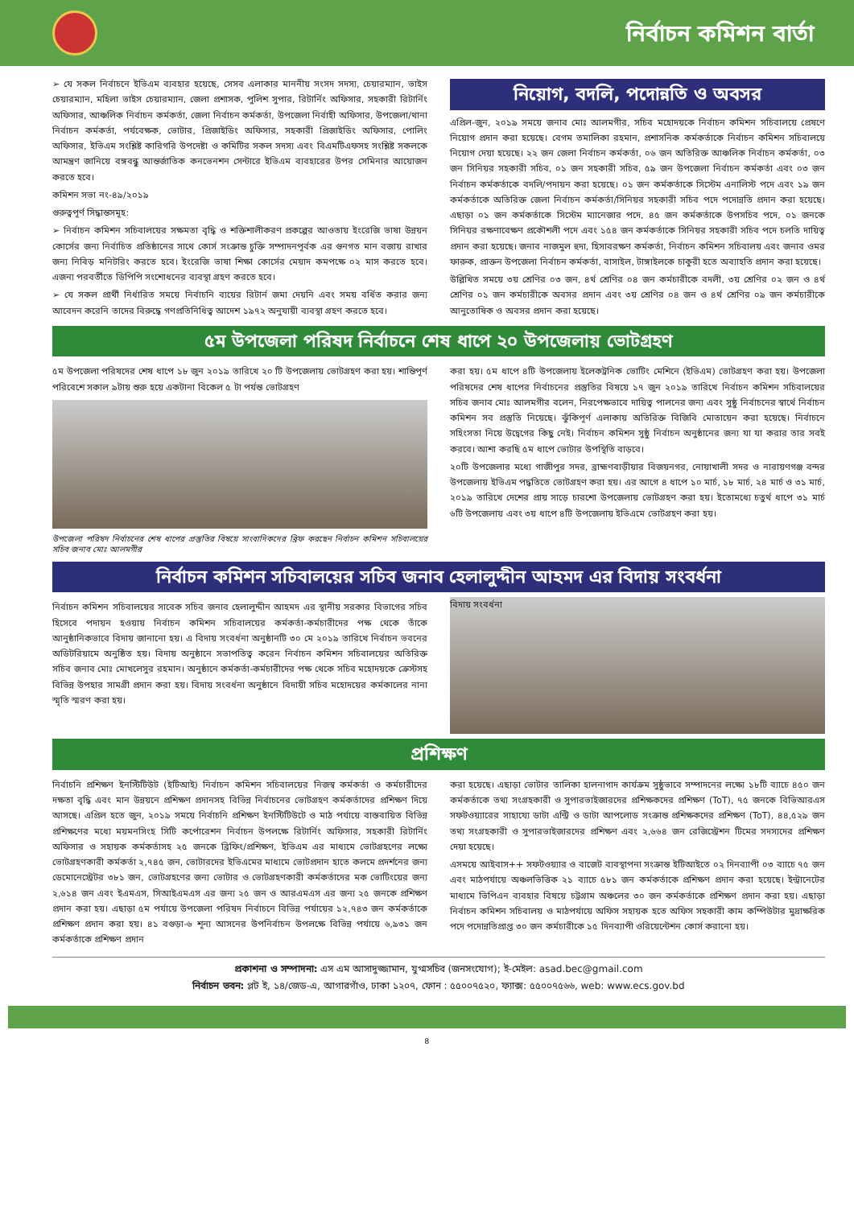নির্বাচন কমিশন বার্তা
➢ যে সকল নির্বাচনে ইভিএম ব্যবহার হয়েছে, সেসব এলাকার মাননীয় সংসদ সদস্য, চেয়ারম্যান, ভাইস চেয়ারম্যান, মহিলা ভাইস চেয়ারম্যান, জেলা প্রশাসক, পুলিশ সুপার, রিটার্নিং অফিসার, সহকারী রিটার্নিং অফিসার, আঞ্চলিক নির্বাচন কর্মকর্তা, জেলা নির্বাচন কর্মকর্তা, উপজেলা নির্বাহী অফিসার, উপজেলা/থানা নির্বাচন কর্মকর্তা, পর্যবেক্ষক, ভোটার, প্রিজাইডিং অফিসার, সহকারী প্রিজাইডিং অফিসার, পোলিং অফিসার, ইভিএম সংশ্লিষ্ট কারিগরি উপদেষ্টা ও কমিটির সকল সদস্য এবং বিএমটিএফসহ সংশ্লিষ্ট সকলকে আমন্ত্রণ জানিয়ে বঙ্গবন্ধু আন্তর্জাতিক কনভেনশন সেন্টারে ইভিএম ব্যবহারের উপর সেমিনার আয়োজন করতে হবে।
কমিশন সভা নং-৪৯/২০১৯
গুরুত্বপূর্ণ সিদ্ধান্তসমূহ:
➢ নির্বাচন কমিশন সচিবালয়ের সক্ষমতা বৃদ্ধি ও শক্তিশালীকরণ প্রকল্পের আওতায় ইংরেজি ভাষা উন্নয়ন কোর্সের জন্য নির্বাচিত প্রতিষ্ঠানের সাথে কোর্স সংক্রান্ত চুক্তি সম্পাদনপূর্বক এর গুনগত মান বজায় রাখার জন্য নিবিড় মনিটরিং করতে হবে। ইংরেজি ভাষা শিক্ষা কোর্সের মেয়াদ কমপক্ষে ০২ মাস করতে হবে। এজন্য পরবর্তীতে ডিপিপি সংশোধনের ব্যবস্থা গ্রহণ করতে হবে।
➢ যে সকল প্রার্থী নির্ধারিত সময়ে নির্বাচনি ব্যয়ের রিটার্ন জমা দেয়নি এবং সময় বর্ধিত করার জন্য আবেদন করেনি তাদের বিরুদ্ধে গণপ্রতিনিধিত্ব আদেশ ১৯৭২ অনুযায়ী ব্যবস্থা গ্রহণ করতে হবে।
নিয়োগ, বদলি, পদোন্নতি ও অবসর
এপ্রিল-জুন, ২০১৯ সময়ে জনাব মোঃ আলমগীর, সচিব মহোদয়কে নির্বাচন কমিশন সচিবালয়ে প্রেষণে নিয়োগ প্রদান করা হয়েছে। বেগম তমালিকা রহমান, প্রশাসনিক কর্মকর্তাকে নির্বাচন কমিশন সচিবালয়ে নিয়োগ দেয়া হয়েছে। ২২ জন জেলা নির্বাচন কর্মকর্তা, ০৬ জন অতিরিক্ত আঞ্চলিক নির্বাচন কর্মকর্তা, ০৩ জন সিনিয়র সহকারী সচিব, ০১ জন সহকারী সচিব, ৫৯ জন উপজেলা নির্বাচন কর্মকর্তা এবং ০৩ জন নির্বাচন কর্মকর্তাকে বদলি/পদায়ন করা হয়েছে। ০১ জন কর্মকর্তাকে সিস্টেম এনালিস্ট পদে এবং ১৯ জন কর্মকর্তাকে অতিরিক্ত জেলা নির্বাচন কর্মকর্তা/সিনিয়র সহকারী সচিব পদে পদোন্নতি প্রদান করা হয়েছে। এছাড়া ০১ জন কর্মকর্তাকে সিস্টেম ম্যানেজার পদে, ৪৫ জন কর্মকর্তাকে উপসচিব পদে, ০১ জনকে সিনিয়র রক্ষণাবেক্ষণ প্রকৌশলী পদে এবং ১৫৪ জন কর্মকর্তাকে সিনিয়র সহকারী সচিব পদে চলতি দায়িত্ব প্রদান করা হয়েছে। জনাব নাজমুল হুদা, হিসাবরক্ষণ কর্মকর্তা, নির্বাচন কমিশন সচিবালয় এবং জনাব ওমর ফারুক, প্রাক্তন উপজেলা নির্বাচন কর্মকর্তা, বাসাইল, টাঙ্গাইলকে চাকুরী হতে অব্যাহতি প্রদান করা হয়েছে।
উল্লিখিত সময়ে ৩য় শ্রেণির ০৩ জন, ৪র্থ শ্রেণির ০৪ জন কর্মচারীকে বদলী, ৩য় শ্রেণির ০২ জন ও ৪র্থ শ্রেণির ০১ জন কর্মচারীকে অবসর প্রদান এবং ৩য় শ্রেণির ০৪ জন ও ৪র্থ শ্রেণির ০৯ জন কর্মচারীকে আনুতোষিক ও অবসর প্রদান করা হয়েছে।
৫ম উপজেলা পরিষদ নির্বাচনে শেষ ধাপে ২০ উপজেলায় ভোটগ্রহণ
৫ম উপজেলা পরিষদের শেষ ধাপে ১৮ জুন ২০১৯ তারিখে ২০ টি উপজেলায় ভোটগ্রহণ করা হয়। শান্তিপূর্ণ পরিবেশে সকাল ৯টায় শুরু হয়ে একটানা বিকেল ৫ টা পর্যন্ত ভোটগ্রহণ
উপজেলা পরিষদ নির্বাচনের শেষ ধাপের প্রস্তুতির বিষয়ে সাংবাদিকদের ব্রিফ করছেন নির্বাচন কমিশন সচিবালয়ের সচিব জনাব মোঃ আলমগীর
করা হয়। ৫ম ধাপে ৪টি উপজেলায় ইলেকট্রনিক ভোটিং মেশিনে (ইভিএম) ভোটগ্রহণ করা হয়। উপজেলা পরিষদের শেষ ধাপের নির্বাচনের প্রস্তুতির বিষয়ে ১৭ জুন ২০১৯ তারিখে নির্বাচন কমিশন সচিবালয়ের সচিব জনাব মোঃ আলমগীর বলেন, নিরপেক্ষভাবে দায়িত্ব পালনের জন্য এবং সুষ্ঠু নির্বাচনের স্বার্থে নির্বাচন কমিশন সব প্রস্তুতি নিয়েছে। ঝুঁকিপূর্ণ এলাকায় অতিরিক্ত বিজিবি মোতায়েন করা হয়েছে। নির্বাচনে সহিংসতা নিয়ে উদ্বেগের কিছু নেই। নির্বাচন কমিশন সুষ্ঠু নির্বাচন অনুষ্ঠানের জন্য যা যা করার তার সবই করবে। আশা করছি ৫ম ধাপে ভোটার উপস্থিতি বাড়বে।
২০টি উপজেলার মধ্যে গাজীপুর সদর, ব্রাহ্মণবাড়ীয়ার বিজয়নগর, নোয়াখালী সদর ও নারায়ণগঞ্জ বন্দর উপজেলায় ইভিএম পদ্ধতিতে ভোটগ্রহণ করা হয়। এর আগে ৪ ধাপে ১০ মার্চ, ১৮ মার্চ, ২৪ মার্চ ও ৩১ মার্চ, ২০১৯ তারিখে দেশের প্রায় সাড়ে চারশো উপজেলায় ভোটগ্রহণ করা হয়। ইতোমধ্যে চতুর্থ ধাপে ৩১ মার্চ ৬টি উপজেলায় এবং ৩য় ধাপে ৪টি উপজেলায় ইভিএমে ভোটগ্রহণ করা হয়।
নির্বাচন কমিশন সচিবালয়ের সচিব জনাব হেলালুদ্দীন আহমদ এর বিদায় সংবর্ধনা
নির্বাচন কমিশন সচিবালয়ের সাবেক সচিব জনাব হেলালুদ্দীন আহমদ এর স্থানীয় সরকার বিভাগের সচিব হিসেবে পদায়ন হওয়ায় নির্বাচন কমিশন সচিবালয়ের কর্মকর্তা-কর্মচারীদের পক্ষ থেকে তাঁকে আনুষ্ঠানিকভাবে বিদায় জানানো হয়। এ বিদায় সংবর্ধনা অনুষ্ঠানটি ৩০ মে ২০১৯ তারিখে নির্বাচন ভবনের অডিটরিয়ামে অনুষ্ঠিত হয়। বিদায় অনুষ্ঠানে সভাপতিত্ব করেন নির্বাচন কমিশন সচিবালয়ের অতিরিক্ত সচিব জনাব মোঃ মোখলেসুর রহমান। অনুষ্ঠানে কর্মকর্তা-কর্মচারীদের পক্ষ থেকে সচিব মহোদয়কে ক্রেস্টসহ বিভিন্ন উপহার সামগ্রী প্রদান করা হয়। বিদায় সংবর্ধনা অনুষ্ঠানে বিদায়ী সচিব মহোদয়ের কর্মকালের নানা স্মৃতি স্মরণ করা হয়।
বিদায় সংবর্ধনা
প্রশিক্ষণ
নির্বাচনি প্রশিক্ষণ ইনস্টিটিউট (ইটিআই) নির্বাচন কমিশন সচিবালয়ের নিজস্ব কর্মকর্তা ও কর্মচারীদের দক্ষতা বৃদ্ধি এবং মান উন্নয়নে প্রশিক্ষণ প্রদানসহ বিভিন্ন নির্বাচনের ভোটগ্রহণ কর্মকর্তাদের প্রশিক্ষণ দিয়ে আসছে। এপ্রিল হতে জুন, ২০১৯ সময়ে নির্বাচনি প্রশিক্ষণ ইনস্টিটিউটে ও মাঠ পর্যায়ে বাস্তবায়িত বিভিন্ন প্রশিক্ষণের মধ্যে ময়মনসিংহ সিটি কর্পোরেশন নির্বাচন উপলক্ষে রিটার্নিং অফিসার, সহকারী রিটার্নিং অফিসার ও সহায়ক কর্মকর্তাসহ ২৫ জনকে ব্রিফিং/প্রশিক্ষণ, ইভিএম এর মাধ্যমে ভোটগ্রহণের লক্ষ্যে ভোটগ্রহণকারী কর্মকর্তা ২,৭৪৫ জন, ভোটারদের ইভিএমের মাধ্যমে ভোটপ্রদান হাতে কলমে প্রদর্শনের জন্য ডেমোনেস্ট্রেটর ৩৮১ জন, ভোটগ্রহণের জন্য ভোটার ও ভোটগ্রহণকারী কর্মকর্তাদের মক ভোটিংয়ের জন্য ২,৬১৪ জন এবং ইএমএস, সিআইএমএস এর জন্য ২৫ জন ও আরএমএস এর জন্য ২৫ জনকে প্রশিক্ষণ প্রদান করা হয়। এছাড়া ৫ম পর্যায়ে উপজেলা পরিষদ নির্বাচনে বিভিন্ন পর্যায়ের ১২,৭৪৩ জন কর্মকর্তাকে প্রশিক্ষণ প্রদান করা হয়। ৪১ বগুড়া-৬ শূন্য আসনের উপনির্বাচন উপলক্ষে বিভিন্ন পর্যায়ে ৬,৯৩১ জন কর্মকর্তাকে প্রশিক্ষণ প্রদান
করা হয়েছে। এছাড়া ভোটার তালিকা হালনাগাদ কার্যক্রম সুষ্ঠুভাবে সম্পাদনের লক্ষ্যে ১৮টি ব্যাচে ৪৫০ জন কর্মকর্তাকে তথ্য সংগ্রহকারী ও সুপারভাইজারদের প্রশিক্ষকদের প্রশিক্ষণ (ToT), ৭৫ জনকে বিভিআরএস সফটওয়্যারের সাহায্যে ডাটা এন্ট্রি ও ডাটা আপলোড সংক্রান্ত প্রশিক্ষকদের প্রশিক্ষণ (ToT), ৪৪,৫২৯ জন তথ্য সংগ্রহকারী ও সুপারভাইজারদের প্রশিক্ষণ এবং ২,৬৬৪ জন রেজিস্ট্রেশন টিমের সদস্যদের প্রশিক্ষণ দেয়া হয়েছে।
এসময়ে আইবাস++ সফটওয়্যার ও বাজেট ব্যবস্থাপনা সংক্রান্ত ইটিআইতে ০২ দিনব্যাপী ০৩ ব্যাচে ৭৫ জন এবং মাঠপর্যায়ে অঞ্চলভিত্তিক ২১ ব্যাচে ৫৮১ জন কর্মকর্তাকে প্রশিক্ষণ প্রদান করা হয়েছে। ইন্ট্রানেটের মাধ্যমে ভিপিএন ব্যবহার বিষয়ে চট্টগ্রাম অঞ্চলের ৩০ জন কর্মকর্তাকে প্রশিক্ষণ প্রদান করা হয়। এছাড়া নির্বাচন কমিশন সচিবালয় ও মাঠপর্যায়ে অফিস সহায়ক হতে অফিস সহকারী কাম কম্পিউটার মুদ্রাক্ষরিক পদে পদোন্নতিপ্রাপ্ত ৩০ জন কর্মচারীকে ১৫ দিনব্যাপী ওরিয়েন্টেশন কোর্স করানো হয়।
প্রকাশনা ও সম্পাদনা: এস এম আসাদুজ্জামান, যুগ্মসচিব (জনসংযোগ); ই-মেইল: asad.bec@gmail.com
নির্বাচন ভবন: প্লট ই, ১৪/জেড-এ, আগারগাঁও, ঢাকা ১২০৭, ফোন : ৫৫০০৭৫২০, ফ্যাক্স: ৫৫০০৭৫৬৬, web: www.ecs.gov.bd
৪